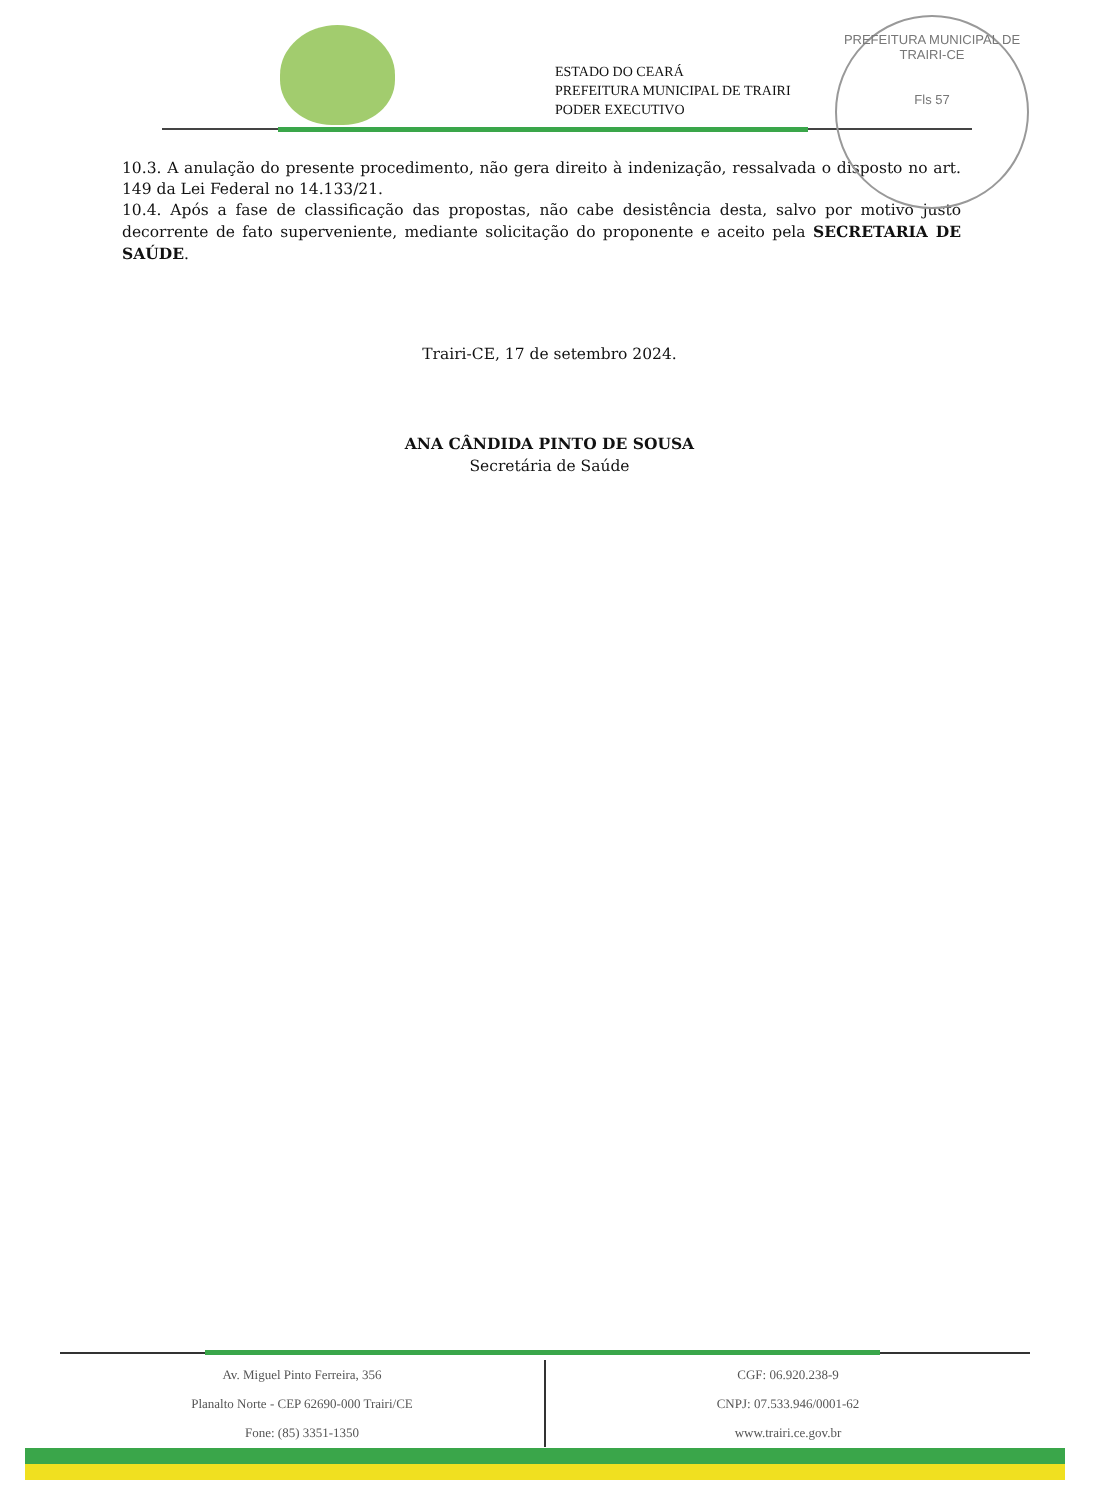ESTADO DO CEARÁ
PREFEITURA MUNICIPAL DE TRAIRI
PODER EXECUTIVO
PREFEITURA MUNICIPAL DE TRAIRI-CE
Fls 57
10.3. A anulação do presente procedimento, não gera direito à indenização, ressalvada o disposto no art. 149 da Lei Federal no 14.133/21.
10.4. Após a fase de classificação das propostas, não cabe desistência desta, salvo por motivo justo decorrente de fato superveniente, mediante solicitação do proponente e aceito pela SECRETARIA DE SAÚDE.
Trairi-CE, 17 de setembro 2024.
ANA CÂNDIDA PINTO DE SOUSA
Secretária de Saúde
Av. Miguel Pinto Ferreira, 356
Planalto Norte - CEP 62690-000 Trairi/CE
Fone: (85) 3351-1350
CGF: 06.920.238-9
CNPJ: 07.533.946/0001-62
www.trairi.ce.gov.br